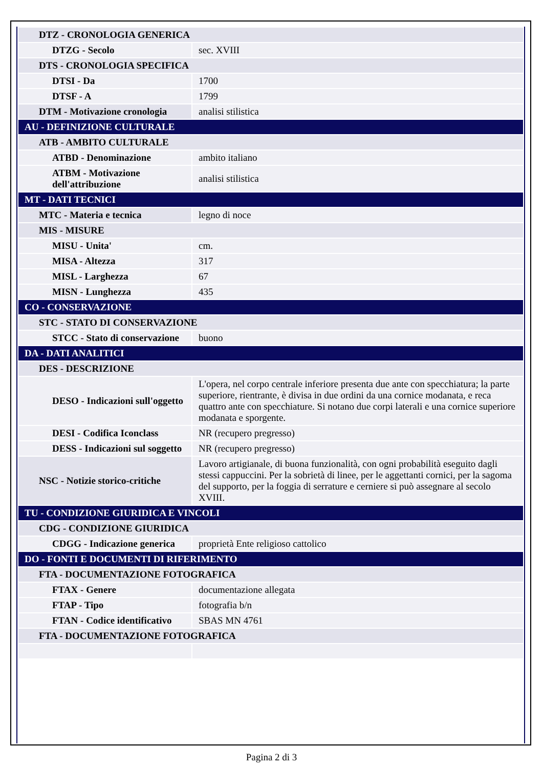| DTZ - CRONOLOGIA GENERICA | |
| DTZG - Secolo | sec. XVIII |
| DTS - CRONOLOGIA SPECIFICA | |
| DTSI - Da | 1700 |
| DTSF - A | 1799 |
| DTM - Motivazione cronologia | analisi stilistica |
| AU - DEFINIZIONE CULTURALE | |
| ATB - AMBITO CULTURALE | |
| ATBD - Denominazione | ambito italiano |
| ATBM - Motivazione dell'attribuzione | analisi stilistica |
| MT - DATI TECNICI | |
| MTC - Materia e tecnica | legno di noce |
| MIS - MISURE | |
| MISU - Unita' | cm. |
| MISA - Altezza | 317 |
| MISL - Larghezza | 67 |
| MISN - Lunghezza | 435 |
| CO - CONSERVAZIONE | |
| STC - STATO DI CONSERVAZIONE | |
| STCC - Stato di conservazione | buono |
| DA - DATI ANALITICI | |
| DES - DESCRIZIONE | |
| DESO - Indicazioni sull'oggetto | L'opera, nel corpo centrale inferiore presenta due ante con specchiatura; la parte superiore, rientrante, è divisa in due ordini da una cornice modanata, e reca quattro ante con specchiature. Si notano due corpi laterali e una cornice superiore modanata e sporgente. |
| DESI - Codifica Iconclass | NR (recupero pregresso) |
| DESS - Indicazioni sul soggetto | NR (recupero pregresso) |
| NSC - Notizie storico-critiche | Lavoro artigianale, di buona funzionalità, con ogni probabilità eseguito dagli stessi cappuccini. Per la sobrietà di linee, per le aggettanti cornici, per la sagoma del supporto, per la foggia di serrature e cerniere si può assegnare al secolo XVIII. |
| TU - CONDIZIONE GIURIDICA E VINCOLI | |
| CDG - CONDIZIONE GIURIDICA | |
| CDGG - Indicazione generica | proprietà Ente religioso cattolico |
| DO - FONTI E DOCUMENTI DI RIFERIMENTO | |
| FTA - DOCUMENTAZIONE FOTOGRAFICA | |
| FTAX - Genere | documentazione allegata |
| FTAP - Tipo | fotografia b/n |
| FTAN - Codice identificativo | SBAS MN 4761 |
| FTA - DOCUMENTAZIONE FOTOGRAFICA | |
Pagina 2 di 3